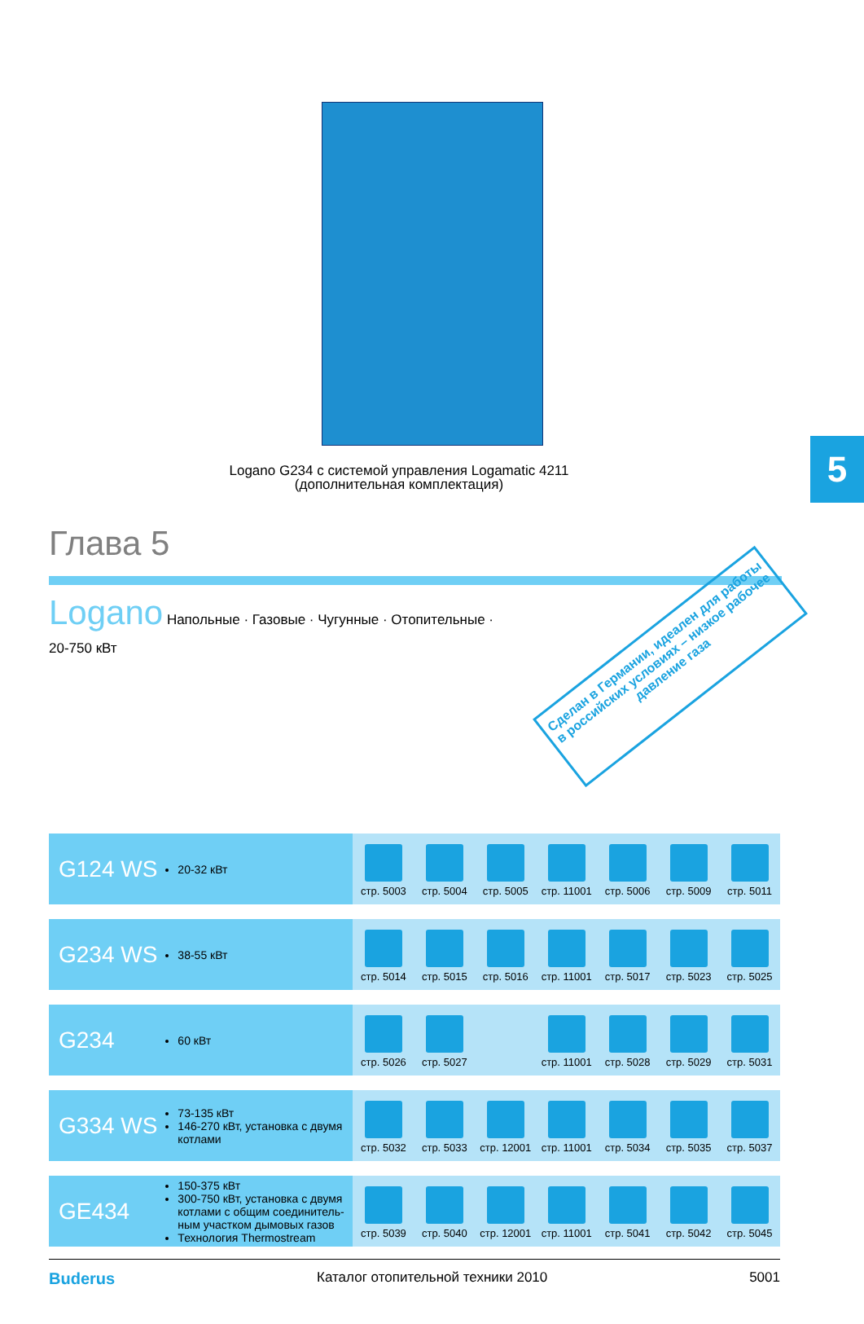5
Logano G234 с системой управления Logamatic 4211
(дополнительная комплектация)
Глава 5
Logano Напольные · Газовые · Чугунные · Отопительные ·
20-750 кВт
Сделан в Германии, идеален для работы в российских условиях – низкое рабочее давление газа
| G124 WS | 20-32 кВт | стр. 5003 | стр. 5004 | стр. 5005 | стр. 11001 | стр. 5006 | стр. 5009 | стр. 5011 |
| G234 WS | 38-55 кВт | стр. 5014 | стр. 5015 | стр. 5016 | стр. 11001 | стр. 5017 | стр. 5023 | стр. 5025 |
| G234 | 60 кВт | стр. 5026 | стр. 5027 | | стр. 11001 | стр. 5028 | стр. 5029 | стр. 5031 |
| G334 WS | 73-135 кВт 146-270 кВт, установка с двумя котлами | стр. 5032 | стр. 5033 | стр. 12001 | стр. 11001 | стр. 5034 | стр. 5035 | стр. 5037 |
| GE434 | 150-375 кВт 300-750 кВт, установка с двумя котлами с общим соединитель-ным участком дымовых газов Технология Thermostream | стр. 5039 | стр. 5040 | стр. 12001 | стр. 11001 | стр. 5041 | стр. 5042 | стр. 5045 |
Buderus Каталог отопительной техники 2010 5001